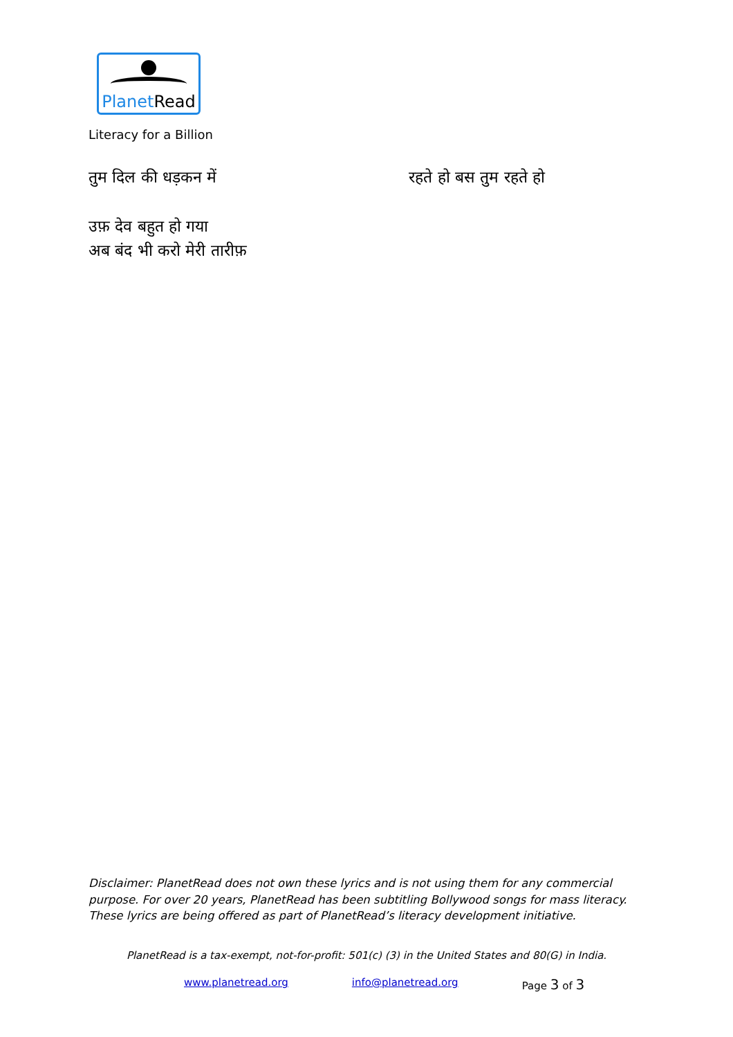Planet Read
Literacy for a Billion
तुम दिल की धड़कन में रहते हो बस तुम रहते हो
उफ़ देव बहुत हो गया
अब बंद भी करो मेरी तारीफ़
Disclaimer: PlanetRead does not own these lyrics and is not using them for any commercial purpose. For over 20 years, PlanetRead has been subtitling Bollywood songs for mass literacy. These lyrics are being offered as part of PlanetRead’s literacy development initiative.
PlanetRead is a tax-exempt, not-for-profit: 501(c) (3) in the United States and 80(G) in India.
www.planetread.org info@planetread.org Page 3 of 3